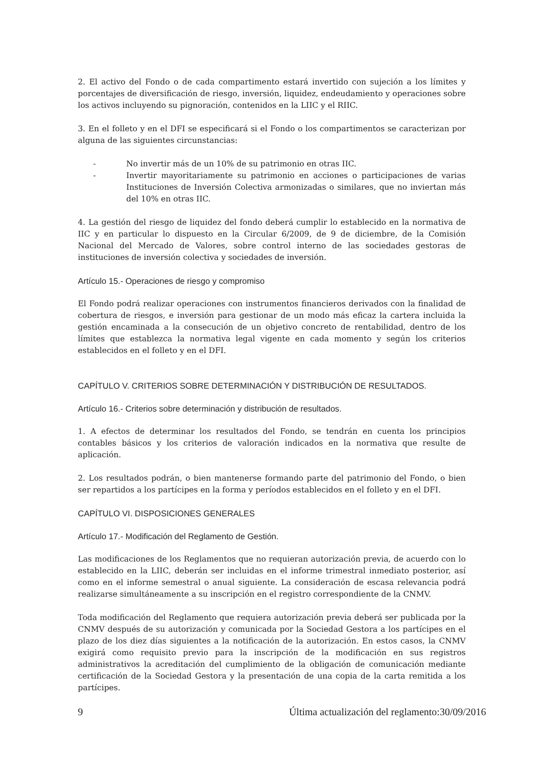2. El activo del Fondo o de cada compartimento estará invertido con sujeción a los límites y porcentajes de diversificación de riesgo, inversión, liquidez, endeudamiento y operaciones sobre los activos incluyendo su pignoración, contenidos en la LIIC y el RIIC.
3. En el folleto y en el DFI se especificará si el Fondo o los compartimentos se caracterizan por alguna de las siguientes circunstancias:
- No invertir más de un 10% de su patrimonio en otras IIC.
- Invertir mayoritariamente su patrimonio en acciones o participaciones de varias Instituciones de Inversión Colectiva armonizadas o similares, que no inviertan más del 10% en otras IIC.
4. La gestión del riesgo de liquidez del fondo deberá cumplir lo establecido en la normativa de IIC y en particular lo dispuesto en la Circular 6/2009, de 9 de diciembre, de la Comisión Nacional del Mercado de Valores, sobre control interno de las sociedades gestoras de instituciones de inversión colectiva y sociedades de inversión.
Artículo 15.- Operaciones de riesgo y compromiso
El Fondo podrá realizar operaciones con instrumentos financieros derivados con la finalidad de cobertura de riesgos, e inversión para gestionar de un modo más eficaz la cartera incluida la gestión encaminada a la consecución de un objetivo concreto de rentabilidad, dentro de los límites que establezca la normativa legal vigente en cada momento y según los criterios establecidos en el folleto y en el DFI.
CAPÍTULO V. CRITERIOS SOBRE DETERMINACIÓN Y DISTRIBUCIÓN DE RESULTADOS.
Artículo 16.- Criterios sobre determinación y distribución de resultados.
1. A efectos de determinar los resultados del Fondo, se tendrán en cuenta los principios contables básicos y los criterios de valoración indicados en la normativa que resulte de aplicación.
2. Los resultados podrán, o bien mantenerse formando parte del patrimonio del Fondo, o bien ser repartidos a los partícipes en la forma y períodos establecidos en el folleto y en el DFI.
CAPÍTULO VI. DISPOSICIONES GENERALES
Artículo 17.- Modificación del Reglamento de Gestión.
Las modificaciones de los Reglamentos que no requieran autorización previa, de acuerdo con lo establecido en la LIIC, deberán ser incluidas en el informe trimestral inmediato posterior, así como en el informe semestral o anual siguiente. La consideración de escasa relevancia podrá realizarse simultáneamente a su inscripción en el registro correspondiente de la CNMV.
Toda modificación del Reglamento que requiera autorización previa deberá ser publicada por la CNMV después de su autorización y comunicada por la Sociedad Gestora a los partícipes en el plazo de los diez días siguientes a la notificación de la autorización. En estos casos, la CNMV exigirá como requisito previo para la inscripción de la modificación en sus registros administrativos la acreditación del cumplimiento de la obligación de comunicación mediante certificación de la Sociedad Gestora y la presentación de una copia de la carta remitida a los partícipes.
9 Última actualización del reglamento:30/09/2016